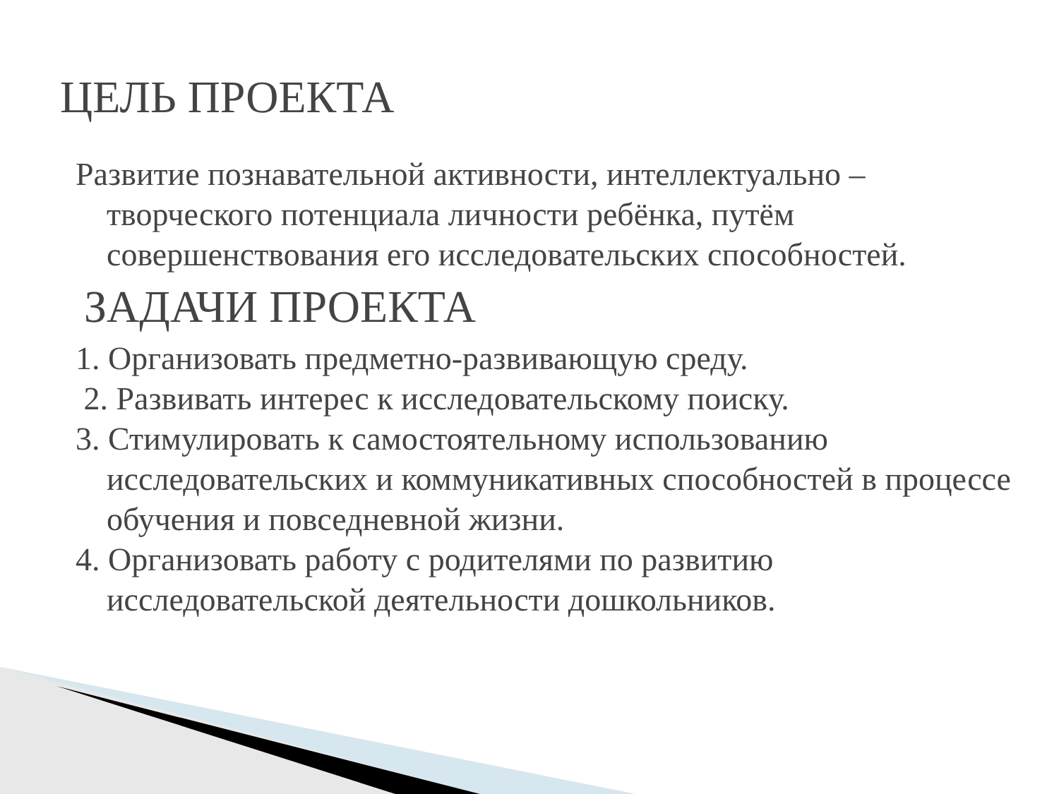ЦЕЛЬ ПРОЕКТА
Развитие познавательной активности, интеллектуально – творческого потенциала личности ребёнка, путём совершенствования его исследовательских способностей.
ЗАДАЧИ ПРОЕКТА
1. Организовать предметно-развивающую среду.
2. Развивать интерес к исследовательскому поиску.
3. Стимулировать к самостоятельному использованию исследовательских и коммуникативных способностей в процессе обучения и повседневной жизни.
4. Организовать работу с родителями по развитию исследовательской деятельности дошкольников.